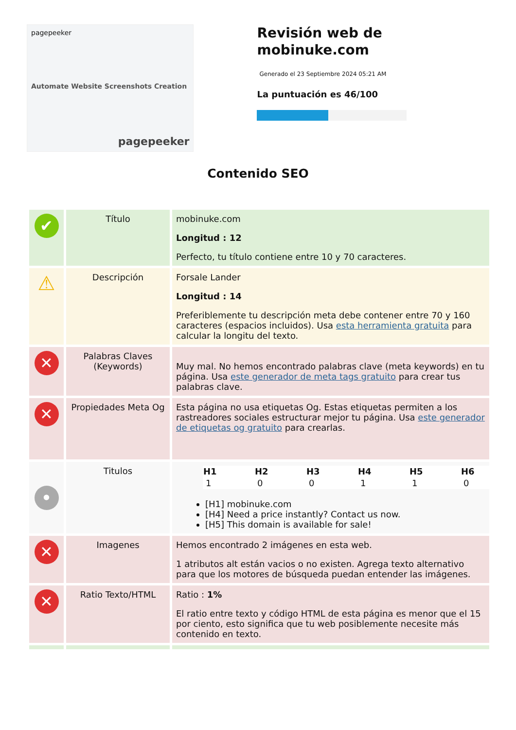pagepeeker
Automate Website Screenshots Creation
pagepeeker
Revisión web de mobinuke.com
Generado el 23 Septiembre 2024 05:21 AM
La puntuación es 46/100
Contenido SEO
| ✔ | Título | mobinuke.com Longitud : 12 Perfecto, tu título contiene entre 10 y 70 caracteres. |
| ⚠ | Descripción | Forsale Lander Longitud : 14 Preferiblemente tu descripción meta debe contener entre 70 y 160 caracteres (espacios incluidos). Usa esta herramienta gratuita para calcular la longitu del texto. |
| ✕ | Palabras Claves (Keywords) | Muy mal. No hemos encontrado palabras clave (meta keywords) en tu página. Usa este generador de meta tags gratuito para crear tus palabras clave. |
| ✕ | Propiedades Meta Og | Esta página no usa etiquetas Og. Estas etiquetas permiten a los rastreadores sociales estructurar mejor tu página. Usa este generador de etiquetas og gratuito para crearlas. |
| • | Titulos | / H1 / H2 / H3 / H4 / H5 / H6 / / --- / --- / --- / --- / --- / --- / / 1 / 0 / 0 / 1 / 1 / 0 / [H1] mobinuke.com [H4] Need a price instantly? Contact us now. [H5] This domain is available for sale! |
| ✕ | Imagenes | Hemos encontrado 2 imágenes en esta web. 1 atributos alt están vacios o no existen. Agrega texto alternativo para que los motores de búsqueda puedan entender las imágenes. |
| ✕ | Ratio Texto/HTML | Ratio : 1% El ratio entre texto y código HTML de esta página es menor que el 15 por ciento, esto significa que tu web posiblemente necesite más contenido en texto. |